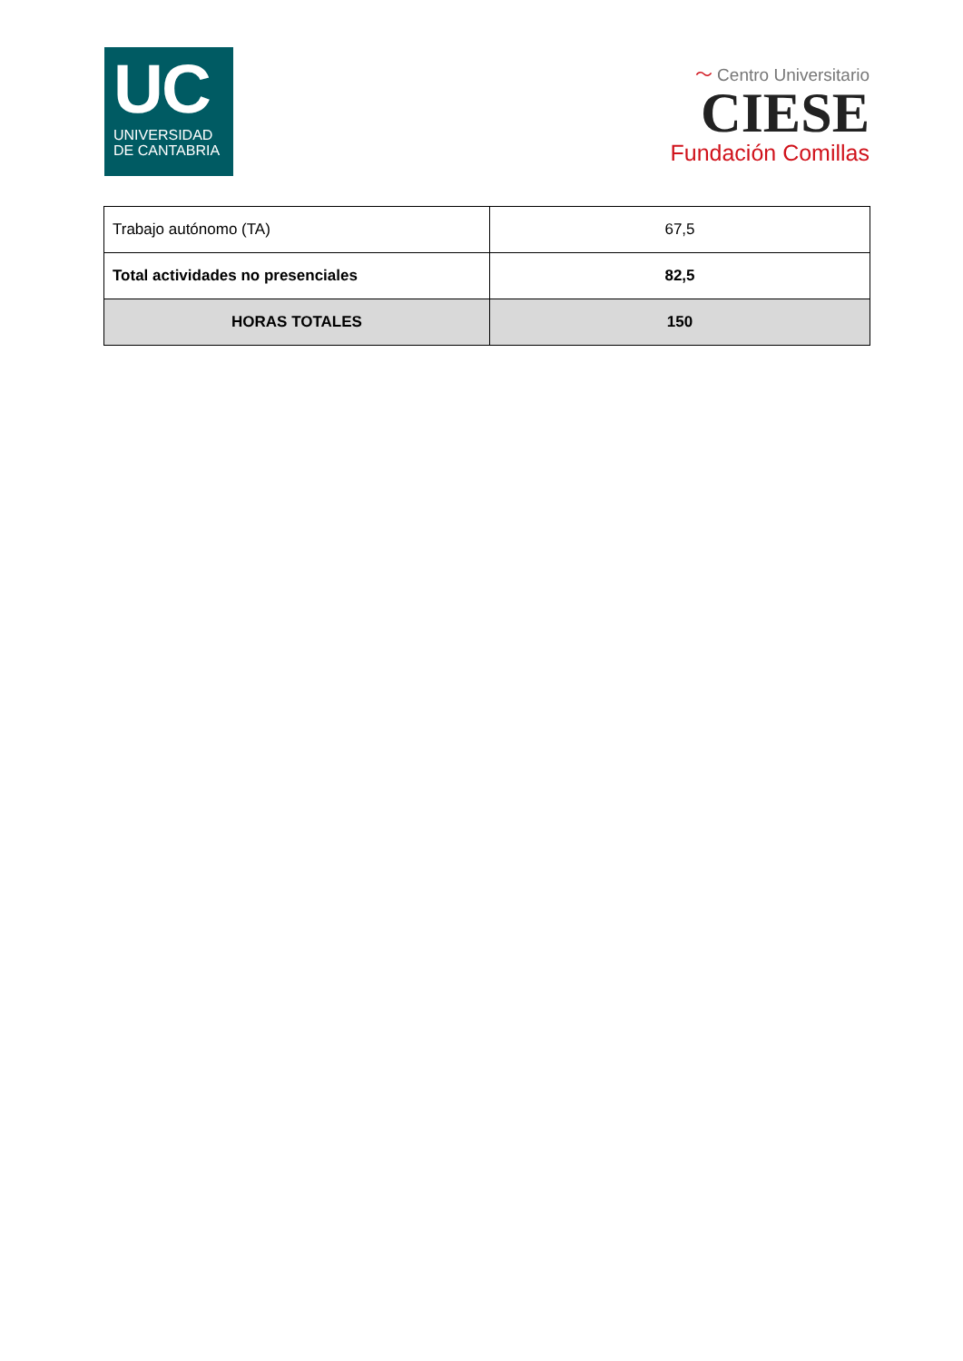UC
UNIVERSIDAD
DE CANTABRIA
〜 Centro Universitario
CIESE
Fundación Comillas
| Trabajo autónomo (TA) | 67,5 |
| Total actividades no presenciales | 82,5 |
| HORAS TOTALES | 150 |